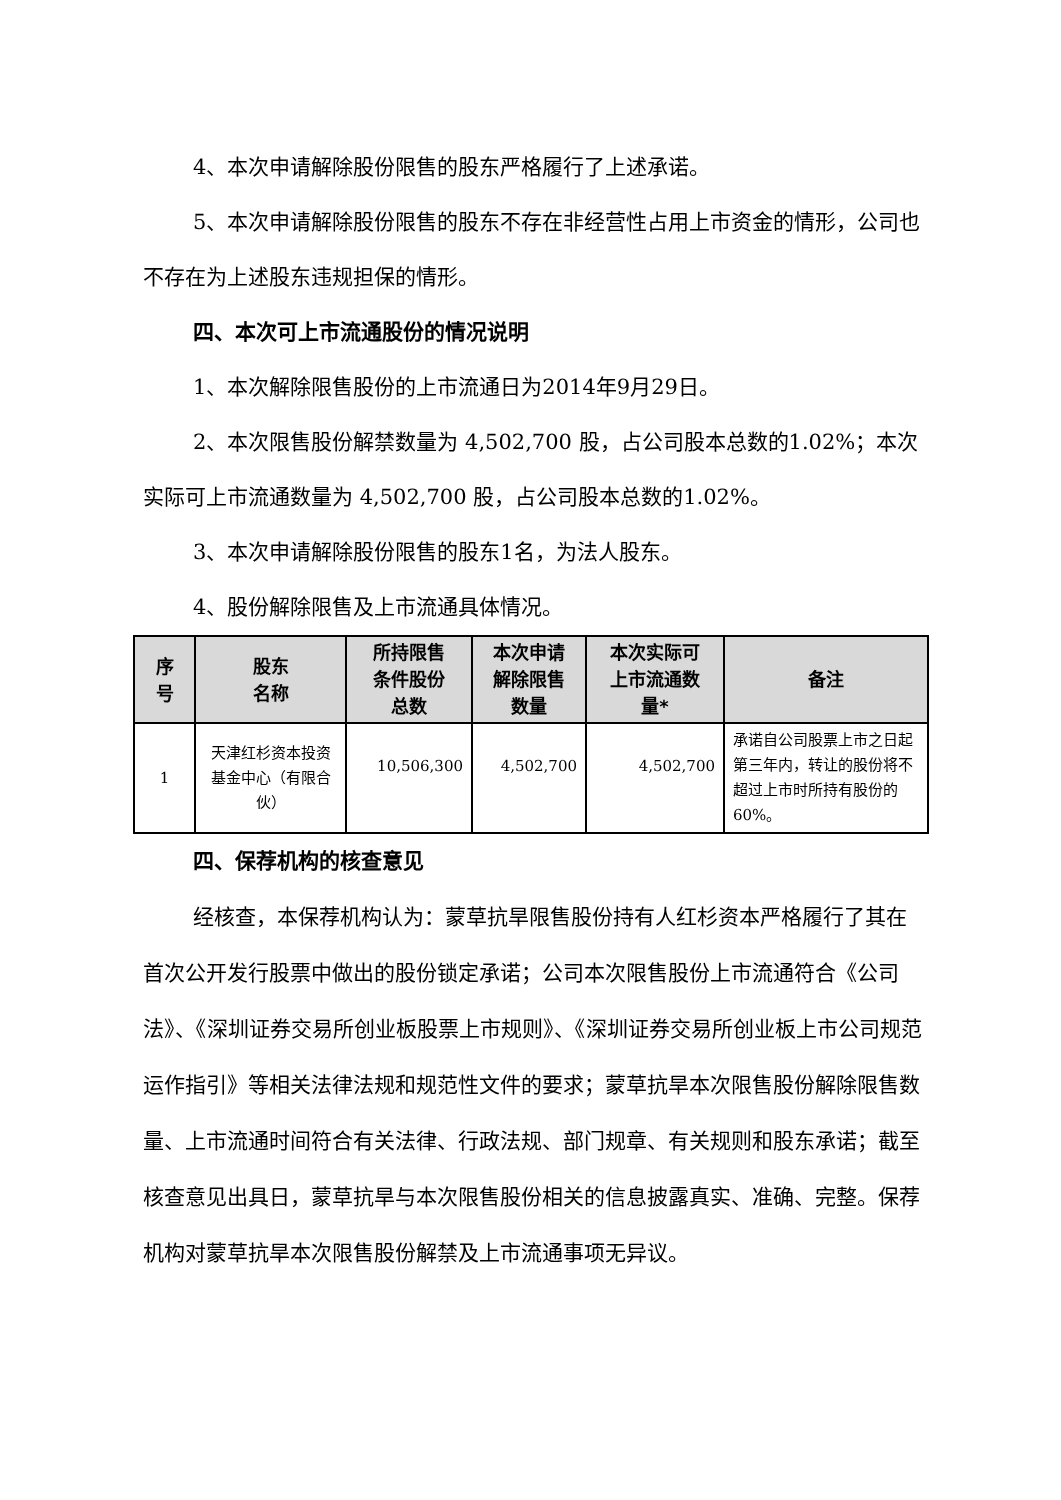4、本次申请解除股份限售的股东严格履行了上述承诺。
5、本次申请解除股份限售的股东不存在非经营性占用上市资金的情形，公司也不存在为上述股东违规担保的情形。
四、本次可上市流通股份的情况说明
1、本次解除限售股份的上市流通日为2014年9月29日。
2、本次限售股份解禁数量为 4,502,700 股，占公司股本总数的1.02%；本次实际可上市流通数量为 4,502,700 股，占公司股本总数的1.02%。
3、本次申请解除股份限售的股东1名，为法人股东。
4、股份解除限售及上市流通具体情况。
| 序 号 | 股东 名称 | 所持限售 条件股份 总数 | 本次申请 解除限售 数量 | 本次实际可 上市流通数 量* | 备注 |
| --- | --- | --- | --- | --- | --- |
| 1 | 天津红杉资本投资基金中心（有限合伙） | 10,506,300 | 4,502,700 | 4,502,700 | 承诺自公司股票上市之日起第三年内，转让的股份将不超过上市时所持有股份的 60%。 |
四、保荐机构的核查意见
经核查，本保荐机构认为：蒙草抗旱限售股份持有人红杉资本严格履行了其在首次公开发行股票中做出的股份锁定承诺；公司本次限售股份上市流通符合《公司法》、《深圳证券交易所创业板股票上市规则》、《深圳证券交易所创业板上市公司规范运作指引》等相关法律法规和规范性文件的要求；蒙草抗旱本次限售股份解除限售数量、上市流通时间符合有关法律、行政法规、部门规章、有关规则和股东承诺；截至核查意见出具日，蒙草抗旱与本次限售股份相关的信息披露真实、准确、完整。保荐机构对蒙草抗旱本次限售股份解禁及上市流通事项无异议。